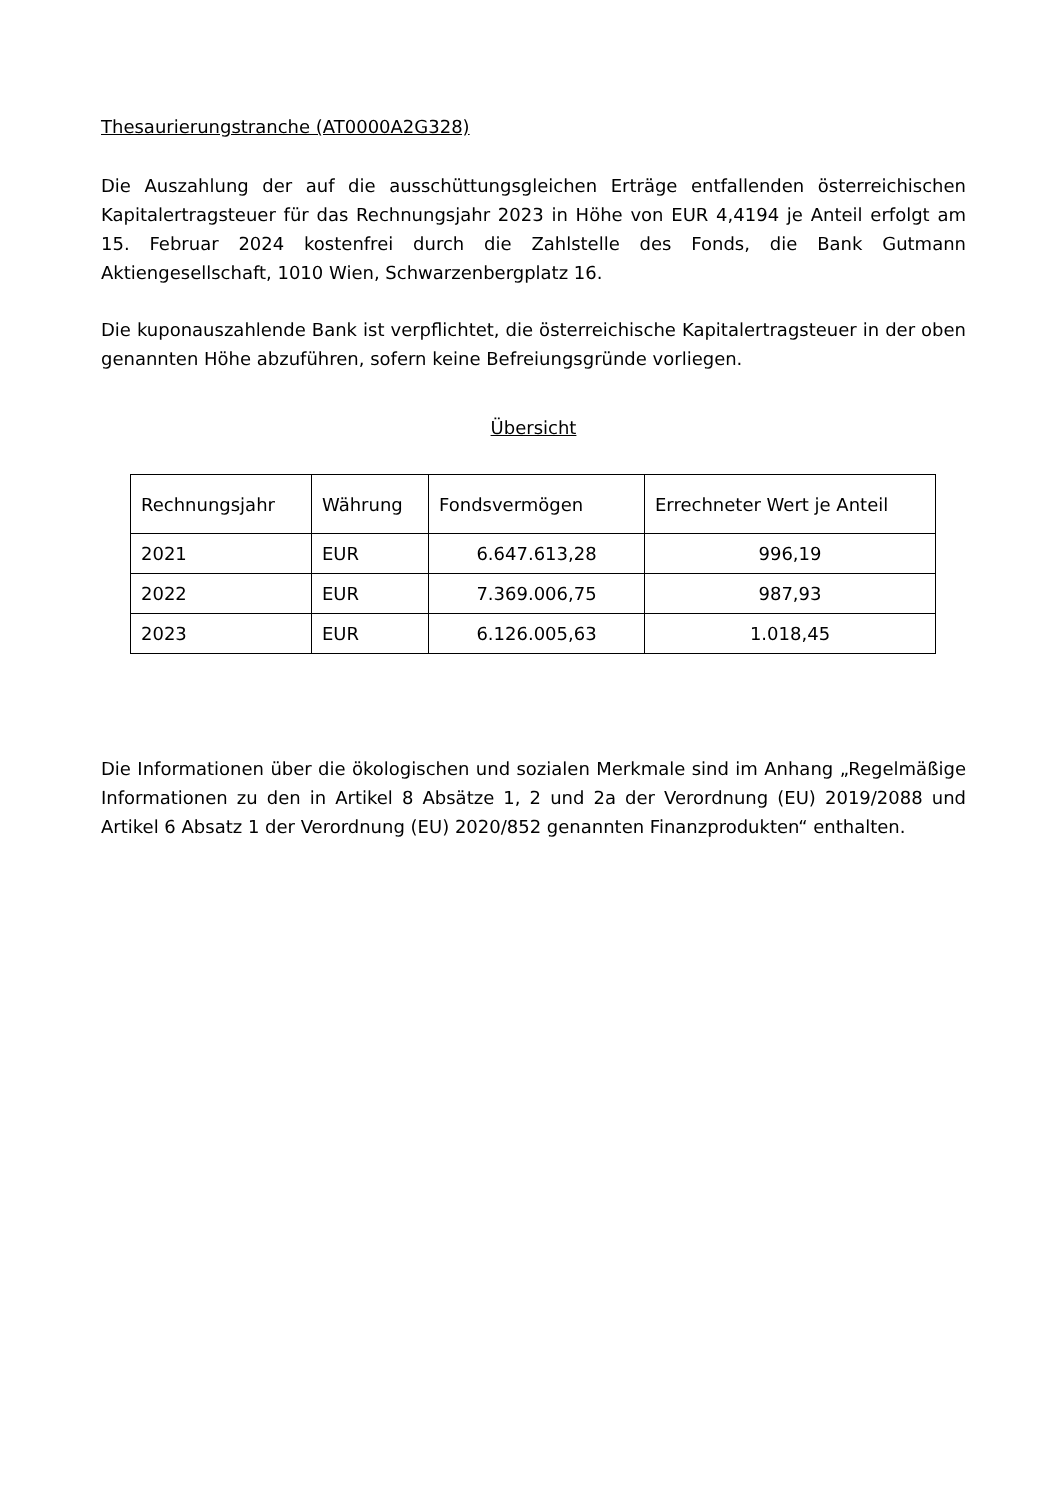Thesaurierungstranche (AT0000A2G328)
Die Auszahlung der auf die ausschüttungsgleichen Erträge entfallenden österreichischen Kapitalertragsteuer für das Rechnungsjahr 2023 in Höhe von EUR 4,4194 je Anteil erfolgt am 15. Februar 2024 kostenfrei durch die Zahlstelle des Fonds, die Bank Gutmann Aktiengesellschaft, 1010 Wien, Schwarzenbergplatz 16.
Die kuponauszahlende Bank ist verpflichtet, die österreichische Kapitalertragsteuer in der oben genannten Höhe abzuführen, sofern keine Befreiungsgründe vorliegen.
Übersicht
| Rechnungsjahr | Währung | Fondsvermögen | Errechneter Wert je Anteil |
| --- | --- | --- | --- |
| 2021 | EUR | 6.647.613,28 | 996,19 |
| 2022 | EUR | 7.369.006,75 | 987,93 |
| 2023 | EUR | 6.126.005,63 | 1.018,45 |
Die Informationen über die ökologischen und sozialen Merkmale sind im Anhang „Regelmäßige Informationen zu den in Artikel 8 Absätze 1, 2 und 2a der Verordnung (EU) 2019/2088 und Artikel 6 Absatz 1 der Verordnung (EU) 2020/852 genannten Finanzprodukten“ enthalten.